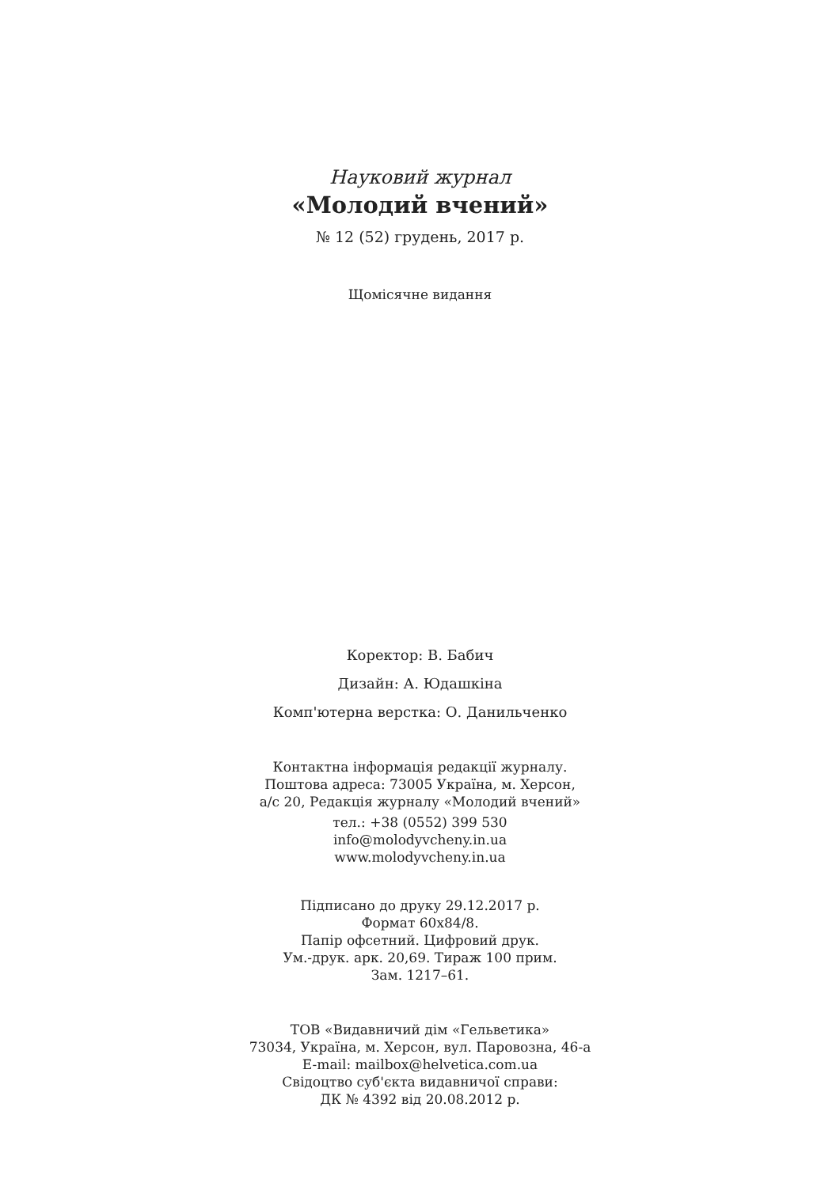Науковий журнал
«Молодий вчений»
№ 12 (52) грудень, 2017 р.
Щомісячне видання
Коректор: В. Бабич
Дизайн: А. Юдашкіна
Комп'ютерна верстка: О. Данильченко
Контактна інформація редакції журналу.
Поштова адреса: 73005 Україна, м. Херсон,
а/с 20, Редакція журналу «Молодий вчений»
тел.: +38 (0552) 399 530
info@molodyvcheny.in.ua
www.molodyvcheny.in.ua
Підписано до друку 29.12.2017 р.
Формат 60х84/8.
Папір офсетний. Цифровий друк.
Ум.-друк. арк. 20,69. Тираж 100 прим.
Зам. 1217–61.
ТОВ «Видавничий дім «Гельветика»
73034, Україна, м. Херсон, вул. Паровозна, 46-а
E-mail: mailbox@helvetica.com.ua
Свідоцтво суб'єкта видавничої справи:
ДК № 4392 від 20.08.2012 р.